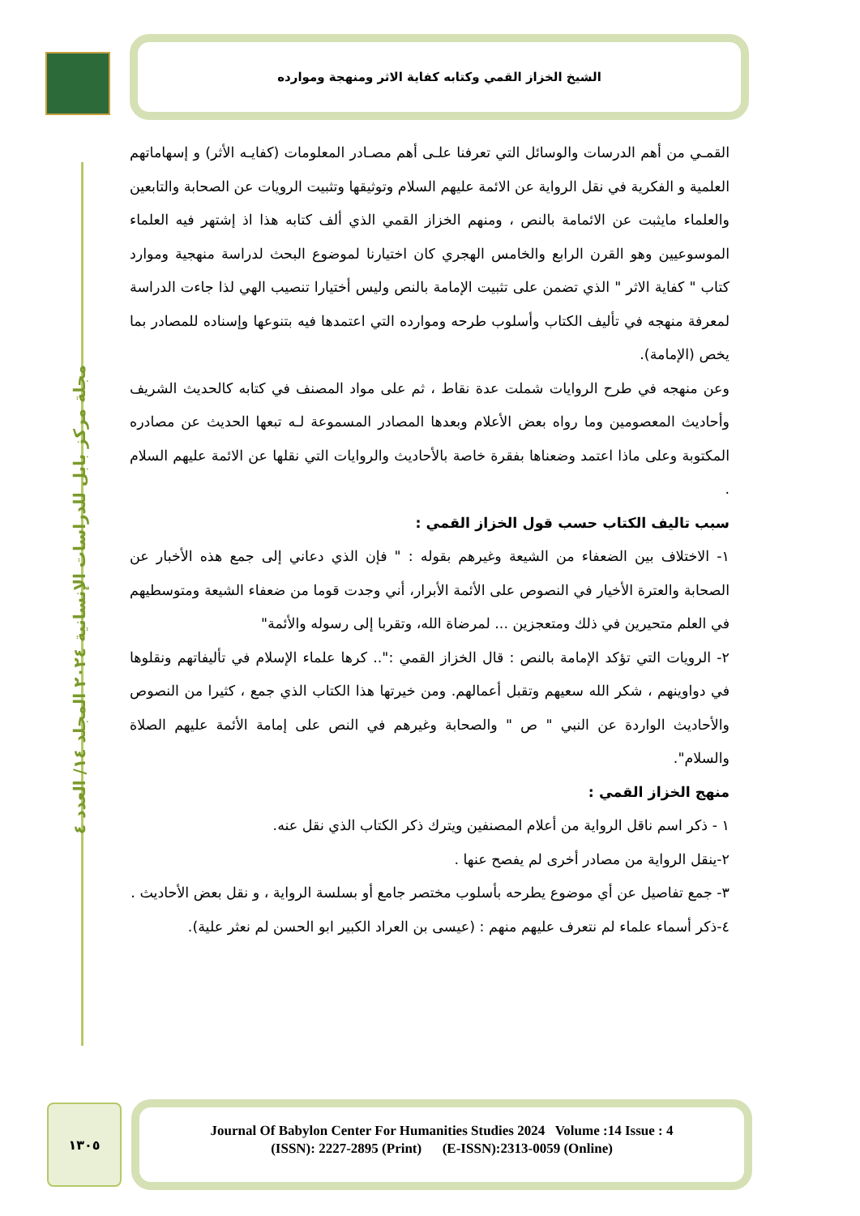الشيخ الخزاز القمي وكتابه كفاية الاثر ومنهجة وموارده
مجلة مركز بابل للدراسات الإنسانية ٢٠٢٤ المجلد ١٤/ العدد ٤
القمـي من أهم الدرسات والوسائل التي تعرفنا علـى أهم مصـادر المعلومات (كفايـه الأثر) و إسهاماتهم العلمية و الفكرية في نقل الرواية عن الائمة عليهم السلام وتوثيقها وتثبيت الرويات عن الصحابة والتابعين والعلماء مايثبت عن الائمامة بالنص ، ومنهم الخزاز القمي الذي ألف كتابه هذا اذ إشتهر فيه العلماء الموسوعيين وهو القرن الرابع والخامس الهجري كان اختيارنا لموضوع البحث لدراسة منهجية وموارد كتاب " كفاية الاثر " الذي تضمن على تثبيت الإمامة بالنص وليس أختيارا تنصيب الهي لذا جاءت الدراسة لمعرفة منهجه في تأليف الكتاب وأسلوب طرحه وموارده التي اعتمدها فيه بتنوعها وإسناده للمصادر بما يخص (الإمامة).
وعن منهجه في طرح الروايات شملت عدة نقاط ، ثم على مواد المصنف في كتابه كالحديث الشريف وأحاديث المعصومين وما رواه بعض الأعلام وبعدها المصادر المسموعة لـه تبعها الحديث عن مصادره المكتوبة وعلى ماذا اعتمد وضعناها بفقرة خاصة بالأحاديث والروايات التي نقلها عن الائمة عليهم السلام .
سبب تاليف الكتاب حسب قول الخزاز القمي :
١- الاختلاف بين الضعفاء من الشيعة وغيرهم بقوله : " فإن الذي دعاني إلى جمع هذه الأخبار عن الصحابة والعترة الأخيار في النصوص على الأئمة الأبرار، أني وجدت قوما من ضعفاء الشيعة ومتوسطيهم في العلم متحيرين في ذلك ومتعجزين ... لمرضاة الله، وتقربا إلى رسوله والأئمة"
٢- الرويات التي تؤكد الإمامة بالنص : قال الخزاز القمي :".. كرها علماء الإسلام في تأليفاتهم ونقلوها في دواوينهم ، شكر الله سعيهم وتقبل أعمالهم. ومن خيرتها هذا الكتاب الذي جمع ، كثيرا من النصوص والأحاديث الواردة عن النبي " ص " والصحابة وغيرهم في النص على إمامة الأئمة عليهم الصلاة والسلام".
منهج الخزاز القمي :
١ - ذكر اسم ناقل الرواية من أعلام المصنفين ويترك ذكر الكتاب الذي نقل عنه.
٢-ينقل الرواية من مصادر أخرى لم يفصح عنها .
٣- جمع تفاصيل عن أي موضوع يطرحه بأسلوب مختصر جامع أو بسلسة الرواية ، و نقل بعض الأحاديث .
٤-ذكر أسماء علماء لم نتعرف عليهم منهم : (عيسى بن العراد الكبير ابو الحسن لم نعثر علية).
١٣٠٥
Journal Of Babylon Center For Humanities Studies 2024 Volume :14 Issue : 4
(ISSN): 2227-2895 (Print) (E-ISSN):2313-0059 (Online)